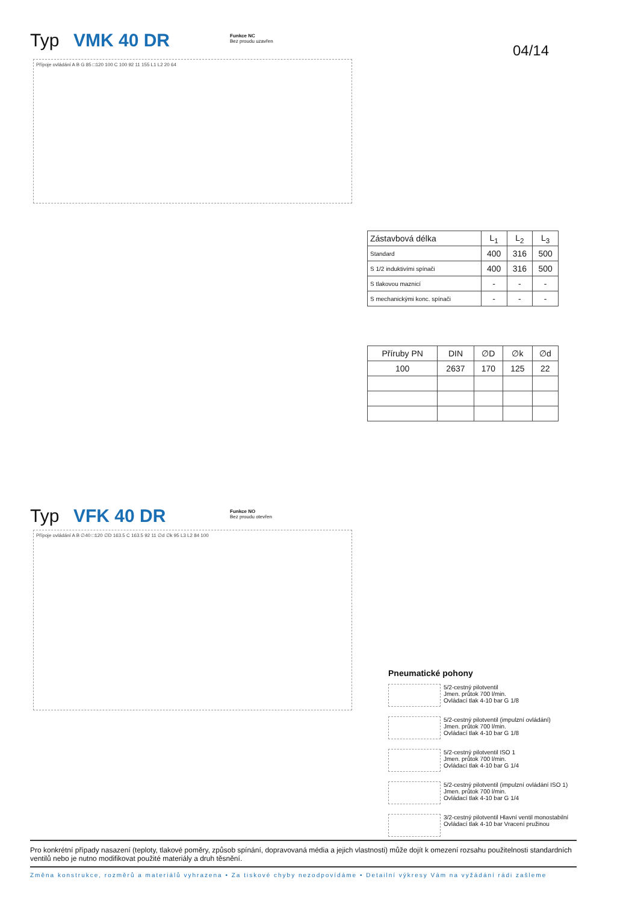Typ VMK 40 DR
Funkce NC
Bez proudu uzavřen
04/14
Přípoje ovládání A B G 85 □120 100 C 100 92 11 155 L1 L2 20 64
| Zástavbová délka | L<sub>1</sub> | L<sub>2</sub> | L<sub>3</sub> |
| --- | --- | --- | --- |
| Standard | 400 | 316 | 500 |
| S 1/2 induktivími spínači | 400 | 316 | 500 |
| S tlakovou maznicí | - | - | - |
| S mechanickými konc. spínači | - | - | - |
| Příruby PN | DIN | ∅D | ∅k | ∅d |
| --- | --- | --- | --- | --- |
| 100 | 2637 | 170 | 125 | 22 |
Typ VFK 40 DR
Funkce NO
Bez proudu otevřen
Přípoje ovládání A B ∅40 □120 ∅D 163.5 C 163.5 92 11 ∅d ∅k 95 L3 L2 84 100
Pneumatické pohony
5/2-cestný pilotventil
Jmen. průtok 700 l/min.
Ovládací tlak 4-10 bar G 1/8
5/2-cestný pilotventil (impulzní ovládání)
Jmen. průtok 700 l/min.
Ovládací tlak 4-10 bar G 1/8
5/2-cestný pilotventil ISO 1
Jmen. průtok 700 l/min.
Ovládací tlak 4-10 bar G 1/4
5/2-cestný pilotventil (impulzní ovládání ISO 1)
Jmen. průtok 700 l/min.
Ovládací tlak 4-10 bar G 1/4
3/2-cestný pilotventil Hlavní ventil monostabilní
Ovládací tlak 4-10 bar Vracení pružinou
Pro konkrétní případy nasazení (teploty, tlakové poměry, způsob spínání, dopravovaná média a jejich vlastnosti) může dojít k omezení rozsahu použitelnosti standardních ventilů nebo je nutno modifikovat použité materiály a druh těsnění.
Změna konstrukce, rozměrů a materiálů vyhrazena • Za tiskové chyby nezodpovídáme • Detailní výkresy Vám na vyžádání rádi zašleme